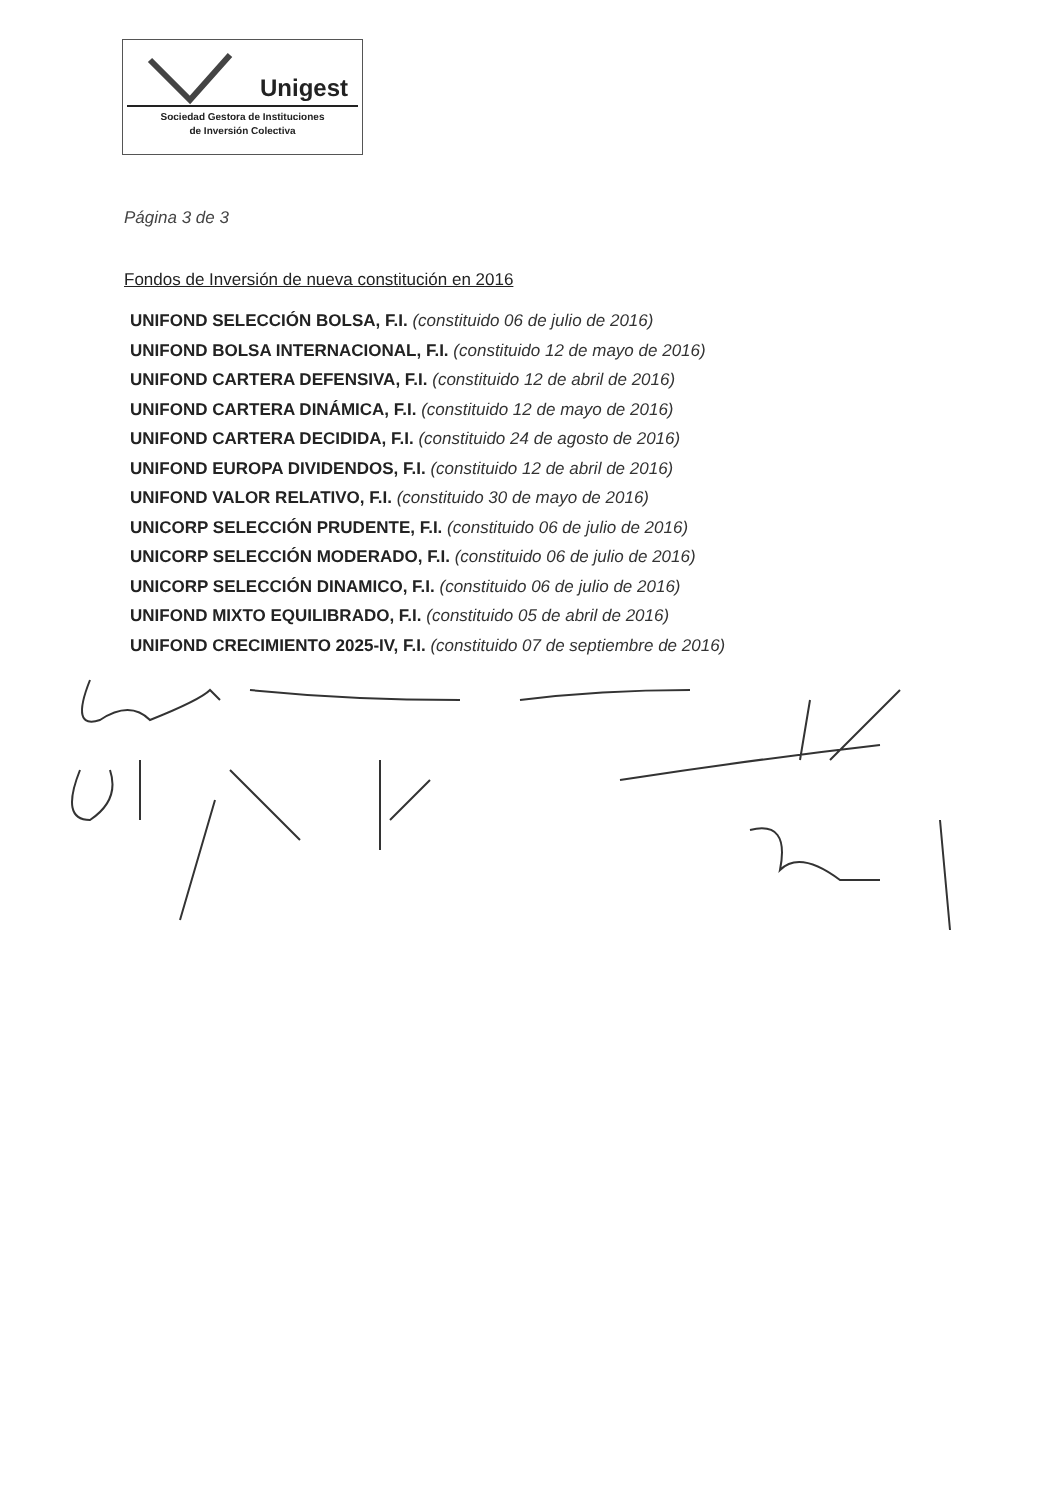Unigest
Sociedad Gestora de Instituciones
de Inversión Colectiva
Página 3 de 3
Fondos de Inversión de nueva constitución en 2016
UNIFOND SELECCIÓN BOLSA, F.I. (constituido 06 de julio de 2016)
UNIFOND BOLSA INTERNACIONAL, F.I. (constituido 12 de mayo de 2016)
UNIFOND CARTERA DEFENSIVA, F.I. (constituido 12 de abril de 2016)
UNIFOND CARTERA DINÁMICA, F.I. (constituido 12 de mayo de 2016)
UNIFOND CARTERA DECIDIDA, F.I. (constituido 24 de agosto de 2016)
UNIFOND EUROPA DIVIDENDOS, F.I. (constituido 12 de abril de 2016)
UNIFOND VALOR RELATIVO, F.I. (constituido 30 de mayo de 2016)
UNICORP SELECCIÓN PRUDENTE, F.I. (constituido 06 de julio de 2016)
UNICORP SELECCIÓN MODERADO, F.I. (constituido 06 de julio de 2016)
UNICORP SELECCIÓN DINAMICO, F.I. (constituido 06 de julio de 2016)
UNIFOND MIXTO EQUILIBRADO, F.I. (constituido 05 de abril de 2016)
UNIFOND CRECIMIENTO 2025-IV, F.I. (constituido 07 de septiembre de 2016)